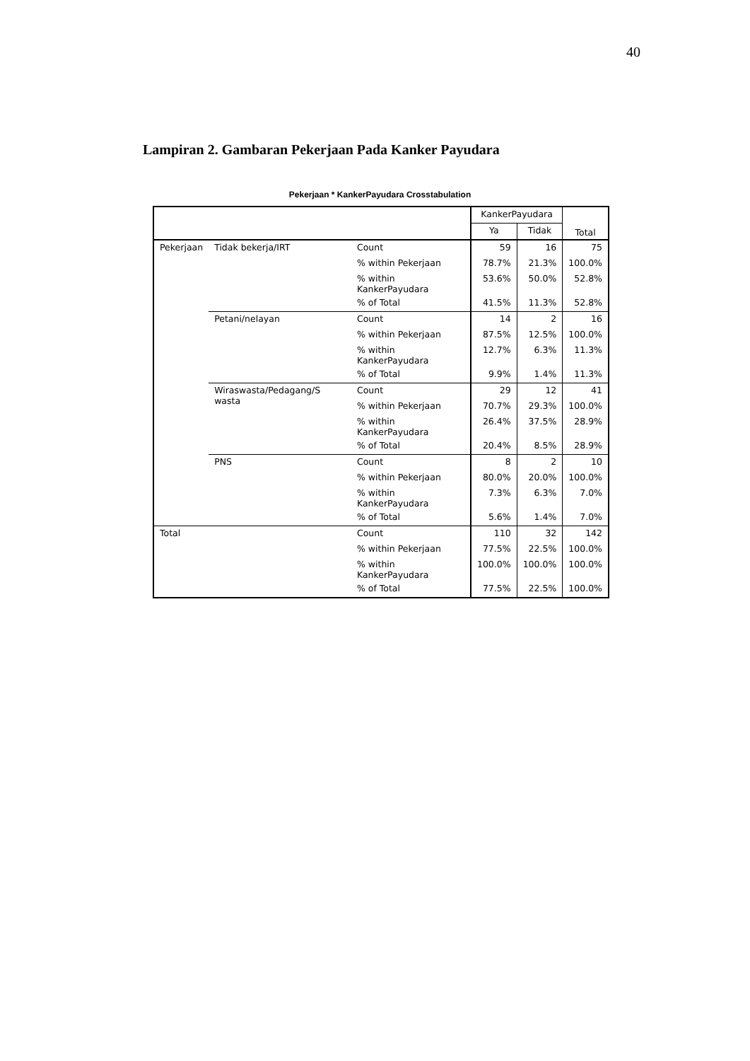40
Lampiran 2. Gambaran Pekerjaan Pada Kanker Payudara
Pekerjaan * KankerPayudara Crosstabulation
| | | | KankerPayudara | | Total |
| --- | --- | --- | --- | --- | --- |
| | | | Ya | Tidak | |
| Pekerjaan | Tidak bekerja/IRT | Count | 59 | 16 | 75 |
| | | % within Pekerjaan | 78.7% | 21.3% | 100.0% |
| | | % within KankerPayudara | 53.6% | 50.0% | 52.8% |
| | | % of Total | 41.5% | 11.3% | 52.8% |
| | Petani/nelayan | Count | 14 | 2 | 16 |
| | | % within Pekerjaan | 87.5% | 12.5% | 100.0% |
| | | % within KankerPayudara | 12.7% | 6.3% | 11.3% |
| | | % of Total | 9.9% | 1.4% | 11.3% |
| | Wiraswasta/Pedagang/S wasta | Count | 29 | 12 | 41 |
| | | % within Pekerjaan | 70.7% | 29.3% | 100.0% |
| | | % within KankerPayudara | 26.4% | 37.5% | 28.9% |
| | | % of Total | 20.4% | 8.5% | 28.9% |
| | PNS | Count | 8 | 2 | 10 |
| | | % within Pekerjaan | 80.0% | 20.0% | 100.0% |
| | | % within KankerPayudara | 7.3% | 6.3% | 7.0% |
| | | % of Total | 5.6% | 1.4% | 7.0% |
| Total | | Count | 110 | 32 | 142 |
| | | % within Pekerjaan | 77.5% | 22.5% | 100.0% |
| | | % within KankerPayudara | 100.0% | 100.0% | 100.0% |
| | | % of Total | 77.5% | 22.5% | 100.0% |